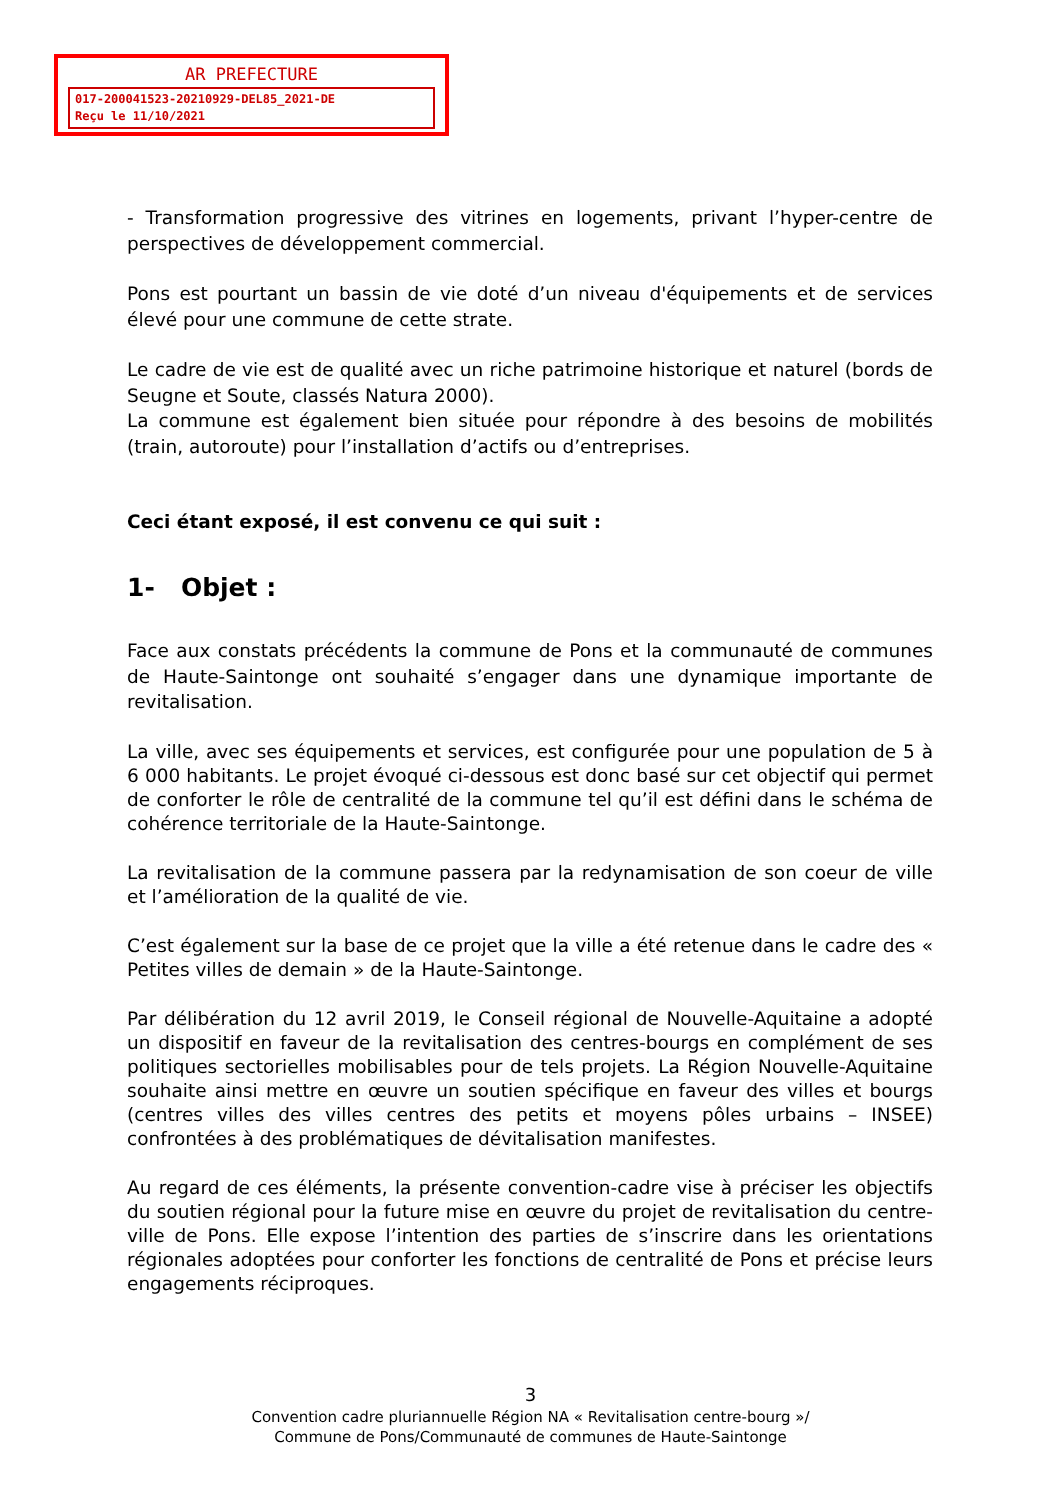AR PREFECTURE
017-200041523-20210929-DEL85_2021-DE
Reçu le 11/10/2021
- Transformation progressive des vitrines en logements, privant l’hyper-centre de perspectives de développement commercial.
Pons est pourtant un bassin de vie doté d’un niveau d'équipements et de services élevé pour une commune de cette strate.
Le cadre de vie est de qualité avec un riche patrimoine historique et naturel (bords de Seugne et Soute, classés Natura 2000).
La commune est également bien située pour répondre à des besoins de mobilités (train, autoroute) pour l’installation d’actifs ou d’entreprises.
Ceci étant exposé, il est convenu ce qui suit :
1- Objet :
Face aux constats précédents la commune de Pons et la communauté de communes de Haute-Saintonge ont souhaité s’engager dans une dynamique importante de revitalisation.
La ville, avec ses équipements et services, est configurée pour une population de 5 à 6 000 habitants. Le projet évoqué ci-dessous est donc basé sur cet objectif qui permet de conforter le rôle de centralité de la commune tel qu’il est défini dans le schéma de cohérence territoriale de la Haute-Saintonge.
La revitalisation de la commune passera par la redynamisation de son coeur de ville et l’amélioration de la qualité de vie.
C’est également sur la base de ce projet que la ville a été retenue dans le cadre des « Petites villes de demain » de la Haute-Saintonge.
Par délibération du 12 avril 2019, le Conseil régional de Nouvelle-Aquitaine a adopté un dispositif en faveur de la revitalisation des centres-bourgs en complément de ses politiques sectorielles mobilisables pour de tels projets. La Région Nouvelle-Aquitaine souhaite ainsi mettre en œuvre un soutien spécifique en faveur des villes et bourgs (centres villes des villes centres des petits et moyens pôles urbains – INSEE) confrontées à des problématiques de dévitalisation manifestes.
Au regard de ces éléments, la présente convention-cadre vise à préciser les objectifs du soutien régional pour la future mise en œuvre du projet de revitalisation du centre-ville de Pons. Elle expose l’intention des parties de s’inscrire dans les orientations régionales adoptées pour conforter les fonctions de centralité de Pons et précise leurs engagements réciproques.
3
Convention cadre pluriannuelle Région NA « Revitalisation centre-bourg »/
Commune de Pons/Communauté de communes de Haute-Saintonge